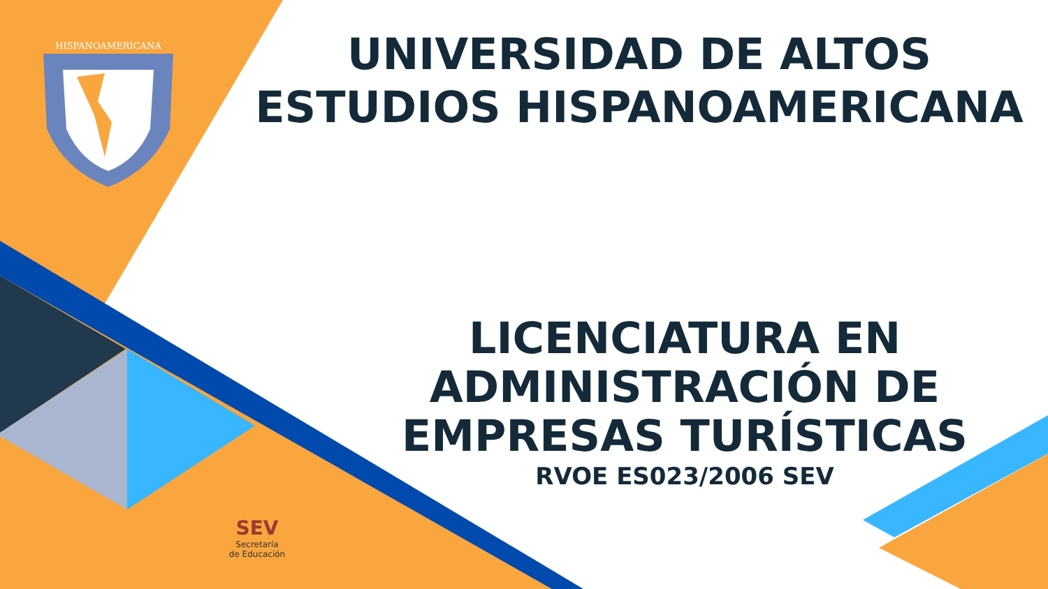HISPANOAMERICANA
UNIVERSIDAD DE ALTOS
ESTUDIOS HISPANOAMERICANA
LICENCIATURA EN ADMINISTRACIÓN DE EMPRESAS TURÍSTICAS
RVOE ES023/2006 SEV
SEV
Secretaría
de Educación